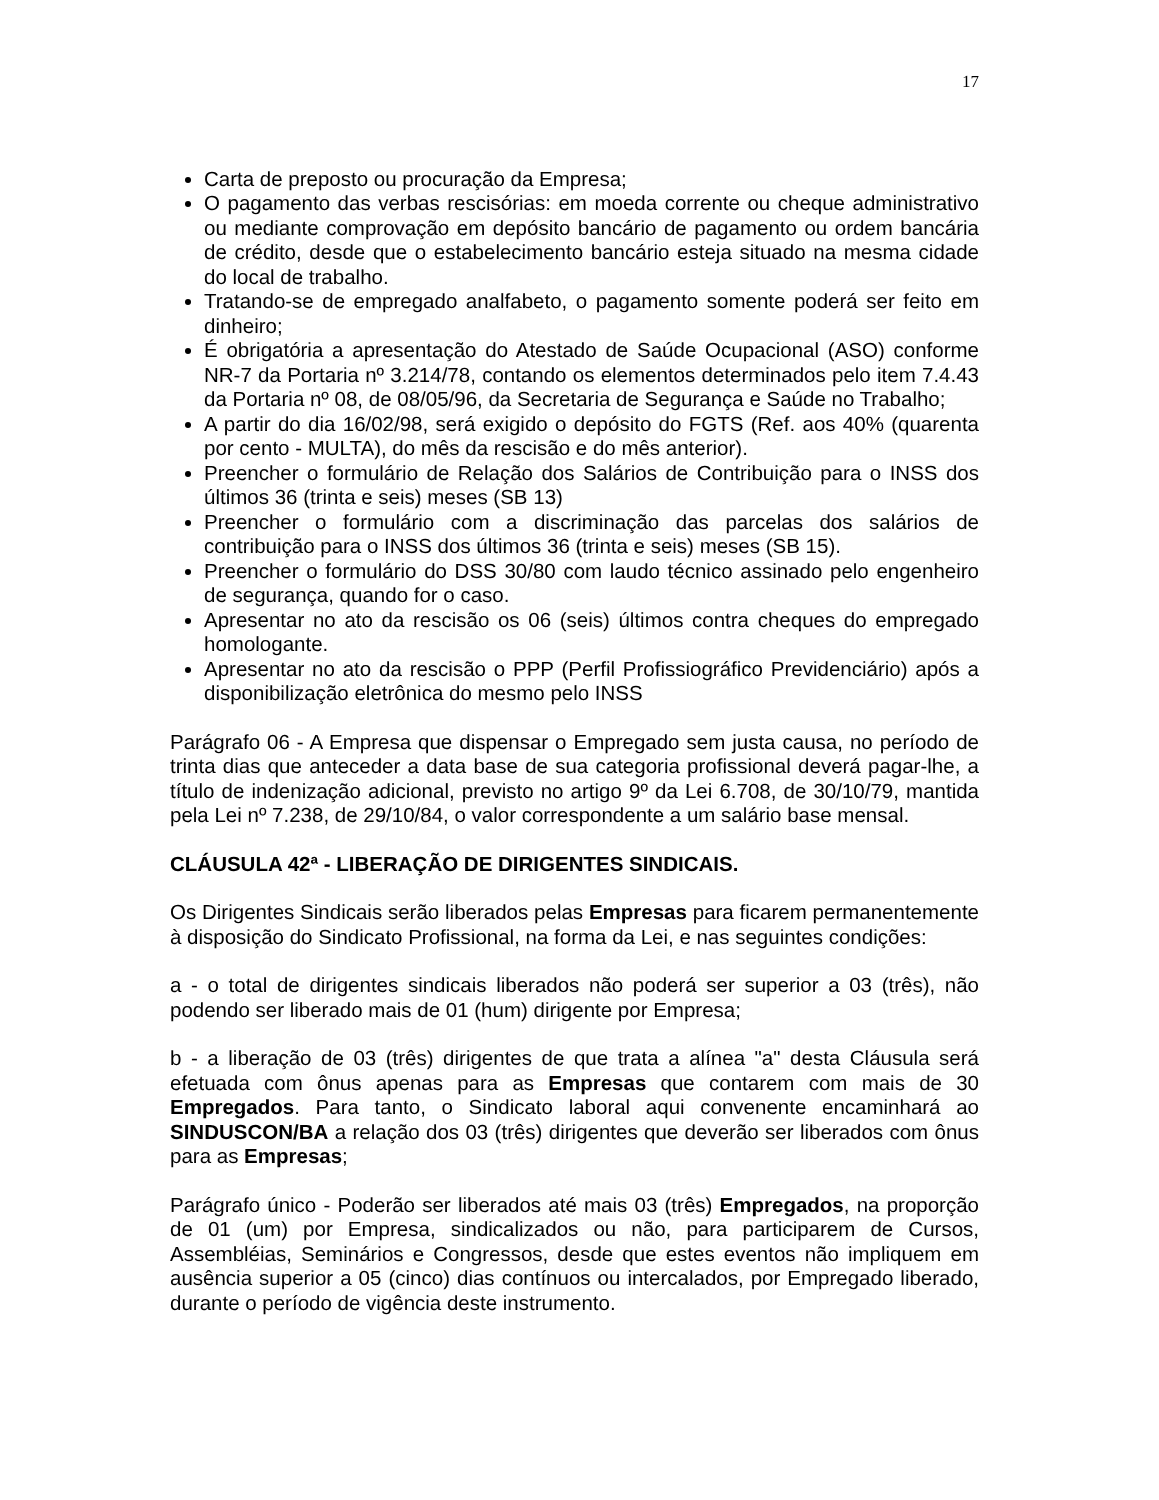17
Carta de preposto ou procuração da Empresa;
O pagamento das verbas rescisórias: em moeda corrente ou cheque administrativo ou mediante comprovação em depósito bancário de pagamento ou ordem bancária de crédito, desde que o estabelecimento bancário esteja situado na mesma cidade do local de trabalho.
Tratando-se de empregado analfabeto, o pagamento somente poderá ser feito em dinheiro;
É obrigatória a apresentação do Atestado de Saúde Ocupacional (ASO) conforme NR-7 da Portaria nº 3.214/78, contando os elementos determinados pelo item 7.4.43 da Portaria nº 08, de 08/05/96, da Secretaria de Segurança e Saúde no Trabalho;
A partir do dia 16/02/98, será exigido o depósito do FGTS (Ref. aos 40% (quarenta por cento - MULTA), do mês da rescisão e do mês anterior).
Preencher o formulário de Relação dos Salários de Contribuição para o INSS dos últimos 36 (trinta e seis) meses (SB 13)
Preencher o formulário com a discriminação das parcelas dos salários de contribuição para o INSS dos últimos 36 (trinta e seis) meses (SB 15).
Preencher o formulário do DSS 30/80 com laudo técnico assinado pelo engenheiro de segurança, quando for o caso.
Apresentar no ato da rescisão os 06 (seis) últimos contra cheques do empregado homologante.
Apresentar no ato da rescisão o PPP (Perfil Profissiográfico Previdenciário) após a disponibilização eletrônica do mesmo pelo INSS
Parágrafo 06 - A Empresa que dispensar o Empregado sem justa causa, no período de trinta dias que anteceder a data base de sua categoria profissional deverá pagar-lhe, a título de indenização adicional, previsto no artigo 9º da Lei 6.708, de 30/10/79, mantida pela Lei nº 7.238, de 29/10/84, o valor correspondente a um salário base mensal.
CLÁUSULA 42ª - LIBERAÇÃO DE DIRIGENTES SINDICAIS.
Os Dirigentes Sindicais serão liberados pelas Empresas para ficarem permanentemente à disposição do Sindicato Profissional, na forma da Lei, e nas seguintes condições:
a - o total de dirigentes sindicais liberados não poderá ser superior a 03 (três), não podendo ser liberado mais de 01 (hum) dirigente por Empresa;
b - a liberação de 03 (três) dirigentes de que trata a alínea "a" desta Cláusula será efetuada com ônus apenas para as Empresas que contarem com mais de 30 Empregados. Para tanto, o Sindicato laboral aqui convenente encaminhará ao SINDUSCON/BA a relação dos 03 (três) dirigentes que deverão ser liberados com ônus para as Empresas;
Parágrafo único - Poderão ser liberados até mais 03 (três) Empregados, na proporção de 01 (um) por Empresa, sindicalizados ou não, para participarem de Cursos, Assembléias, Seminários e Congressos, desde que estes eventos não impliquem em ausência superior a 05 (cinco) dias contínuos ou intercalados, por Empregado liberado, durante o período de vigência deste instrumento.